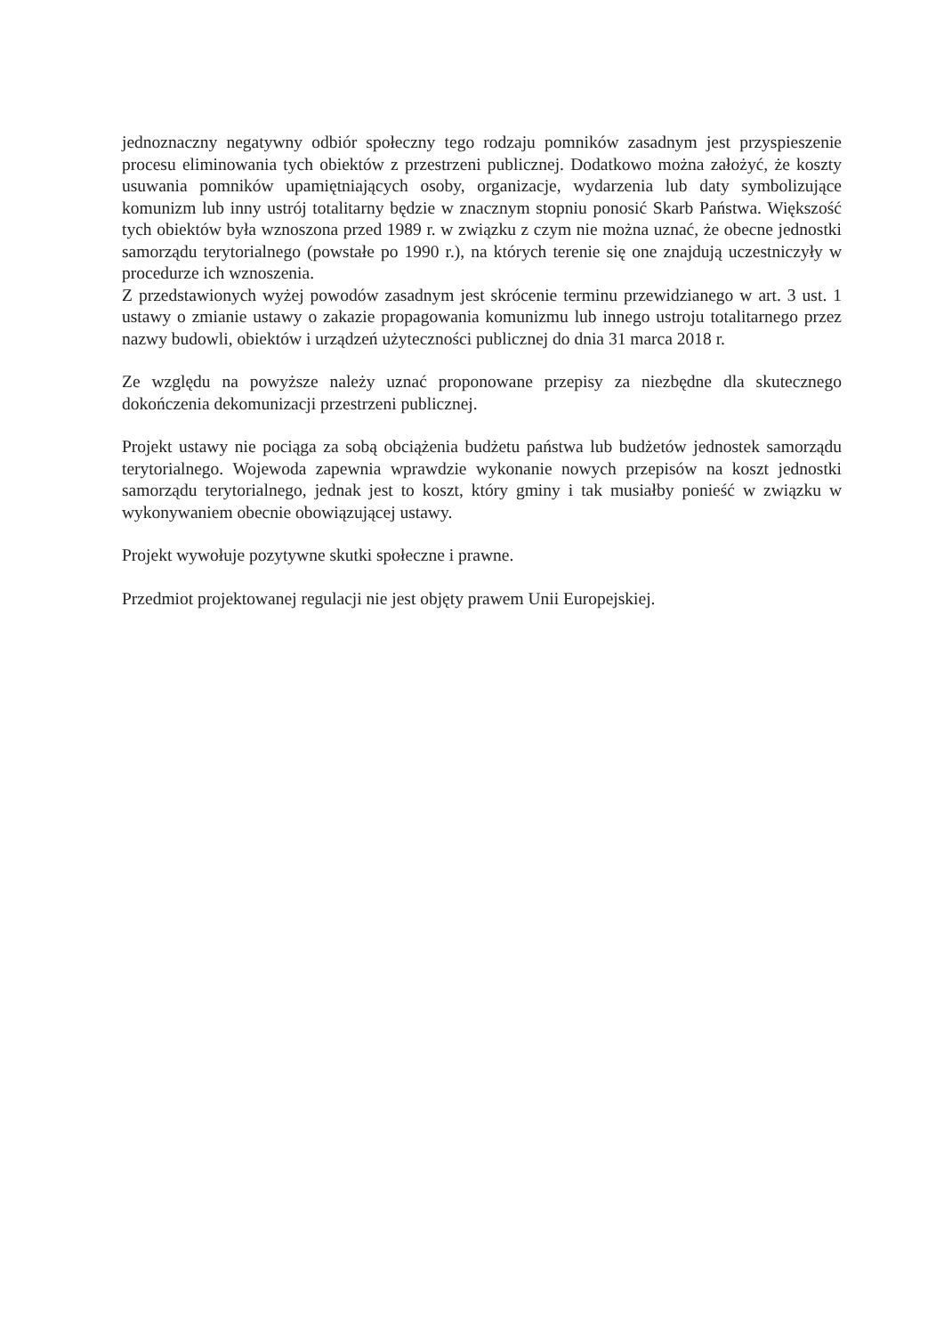jednoznaczny negatywny odbiór społeczny tego rodzaju pomników zasadnym jest przyspieszenie procesu eliminowania tych obiektów z przestrzeni publicznej. Dodatkowo można założyć, że koszty usuwania pomników upamiętniających osoby, organizacje, wydarzenia lub daty symbolizujące komunizm lub inny ustrój totalitarny będzie w znacznym stopniu ponosić Skarb Państwa. Większość tych obiektów była wznoszona przed 1989 r. w związku z czym nie można uznać, że obecne jednostki samorządu terytorialnego (powstałe po 1990 r.), na których terenie się one znajdują uczestniczyły w procedurze ich wznoszenia.
Z przedstawionych wyżej powodów zasadnym jest skrócenie terminu przewidzianego w art. 3 ust. 1 ustawy o zmianie ustawy o zakazie propagowania komunizmu lub innego ustroju totalitarnego przez nazwy budowli, obiektów i urządzeń użyteczności publicznej do dnia 31 marca 2018 r.
Ze względu na powyższe należy uznać proponowane przepisy za niezbędne dla skutecznego dokończenia dekomunizacji przestrzeni publicznej.
Projekt ustawy nie pociąga za sobą obciążenia budżetu państwa lub budżetów jednostek samorządu terytorialnego. Wojewoda zapewnia wprawdzie wykonanie nowych przepisów na koszt jednostki samorządu terytorialnego, jednak jest to koszt, który gminy i tak musiałby ponieść w związku w wykonywaniem obecnie obowiązującej ustawy.
Projekt wywołuje pozytywne skutki społeczne i prawne.
Przedmiot projektowanej regulacji nie jest objęty prawem Unii Europejskiej.